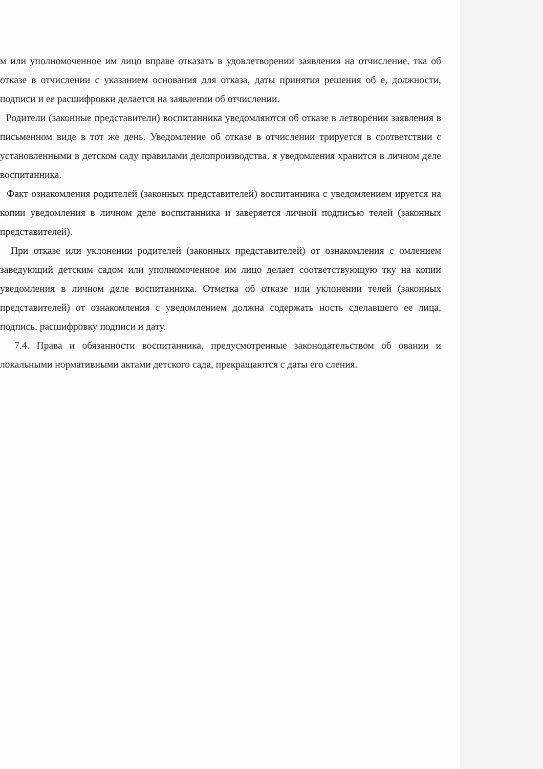м или уполномоченное им лицо вправе отказать в удовлетворении заявления на отчисление. тка об отказе в отчислении с указанием основания для отказа, даты принятия решения об е, должности, подписи и ее расшифровки делается на заявлении об отчислении.
Родители (законные представители) воспитанника уведомляются об отказе в летворении заявления в письменном виде в тот же день. Уведомление об отказе в отчислении трируется в соответствии с установленными в детском саду правилами делопроизводства. я уведомления хранится в личном деле воспитанника.
Факт ознакомления родителей (законных представителей) воспитанника с уведомлением ируется на копии уведомления в личном деле воспитанника и заверяется личной подписью телей (законных представителей).
При отказе или уклонении родителей (законных представителей) от ознакомления с омлением заведующий детским садом или уполномоченное им лицо делает соответствующую тку на копии уведомления в личном деле воспитанника. Отметка об отказе или уклонении телей (законных представителей) от ознакомления с уведомлением должна содержать ность сделавшего ее лица, подпись, расшифровку подписи и дату.
7.4. Права и обязанности воспитанника, предусмотренные законодательством об овании и локальными нормативными актами детского сада, прекращаются с даты его сления.